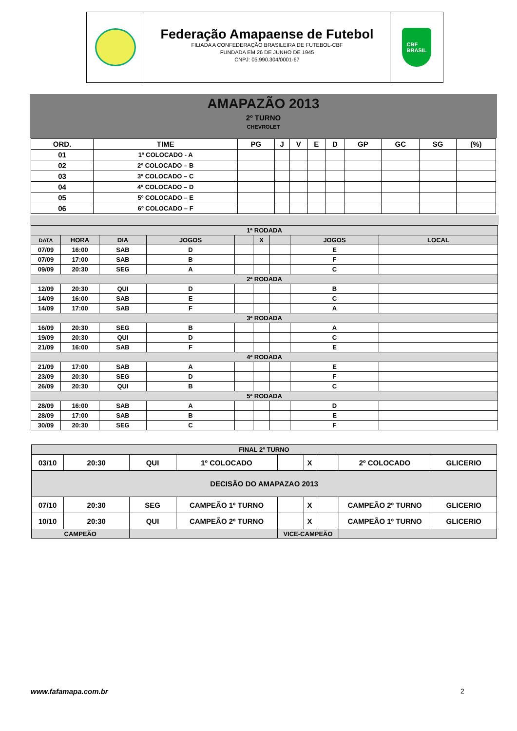Federação Amapaense de Futebol
FILIADA A CONFEDERAÇÃO BRASILEIRA DE FUTEBOL-CBF
FUNDADA EM 26 DE JUNHO DE 1945
CNPJ: 05.990.304/0001-67
CBF
BRASIL
AMAPAZÃO 2013
2º TURNO
CHEVROLET
| ORD. | TIME | PG | J | V | E | D | GP | GC | SG | (%) |
| --- | --- | --- | --- | --- | --- | --- | --- | --- | --- | --- |
| 01 | 1º COLOCADO - A | | | | | | | | | |
| 02 | 2º COLOCADO – B | | | | | | | | | |
| 03 | 3º COLOCADO – C | | | | | | | | | |
| 04 | 4º COLOCADO – D | | | | | | | | | |
| 05 | 5º COLOCADO – E | | | | | | | | | |
| 06 | 6º COLOCADO – F | | | | | | | | | |
| 1ª RODADA | | | | | | | | |
| DATA | HORA | DIA | JOGOS | | X | | JOGOS | LOCAL |
| 07/09 | 16:00 | SAB | D | | | | E | |
| 07/09 | 17:00 | SAB | B | | | | F | |
| 09/09 | 20:30 | SEG | A | | | | C | |
| 2ª RODADA | | | | | | | | |
| 12/09 | 20:30 | QUI | D | | | | B | |
| 14/09 | 16:00 | SAB | E | | | | C | |
| 14/09 | 17:00 | SAB | F | | | | A | |
| 3ª RODADA | | | | | | | | |
| 16/09 | 20:30 | SEG | B | | | | A | |
| 19/09 | 20:30 | QUI | D | | | | C | |
| 21/09 | 16:00 | SAB | F | | | | E | |
| 4ª RODADA | | | | | | | | |
| 21/09 | 17:00 | SAB | A | | | | E | |
| 23/09 | 20:30 | SEG | D | | | | F | |
| 26/09 | 20:30 | QUI | B | | | | C | |
| 5ª RODADA | | | | | | | | |
| 28/09 | 16:00 | SAB | A | | | | D | |
| 28/09 | 17:00 | SAB | B | | | | E | |
| 30/09 | 20:30 | SEG | C | | | | F | |
| FINAL 2º TURNO | | | | | | | | | |
| 03/10 | 20:30 | | QUI | 1º COLOCADO | | X | | 2º COLOCADO | GLICERIO |
| DECISÃO DO AMAPAZAO 2013 | | | | | | | | | |
| 07/10 | 20:30 | | SEG | CAMPEÃO 1º TURNO | | X | | CAMPEÃO 2º TURNO | GLICERIO |
| 10/10 | 20:30 | | QUI | CAMPEÃO 2º TURNO | | X | | CAMPEÃO 1º TURNO | GLICERIO |
| CAMPEÃO | | | | | VICE-CAMPEÃO | | | | |
www.fafamapa.com.br 2